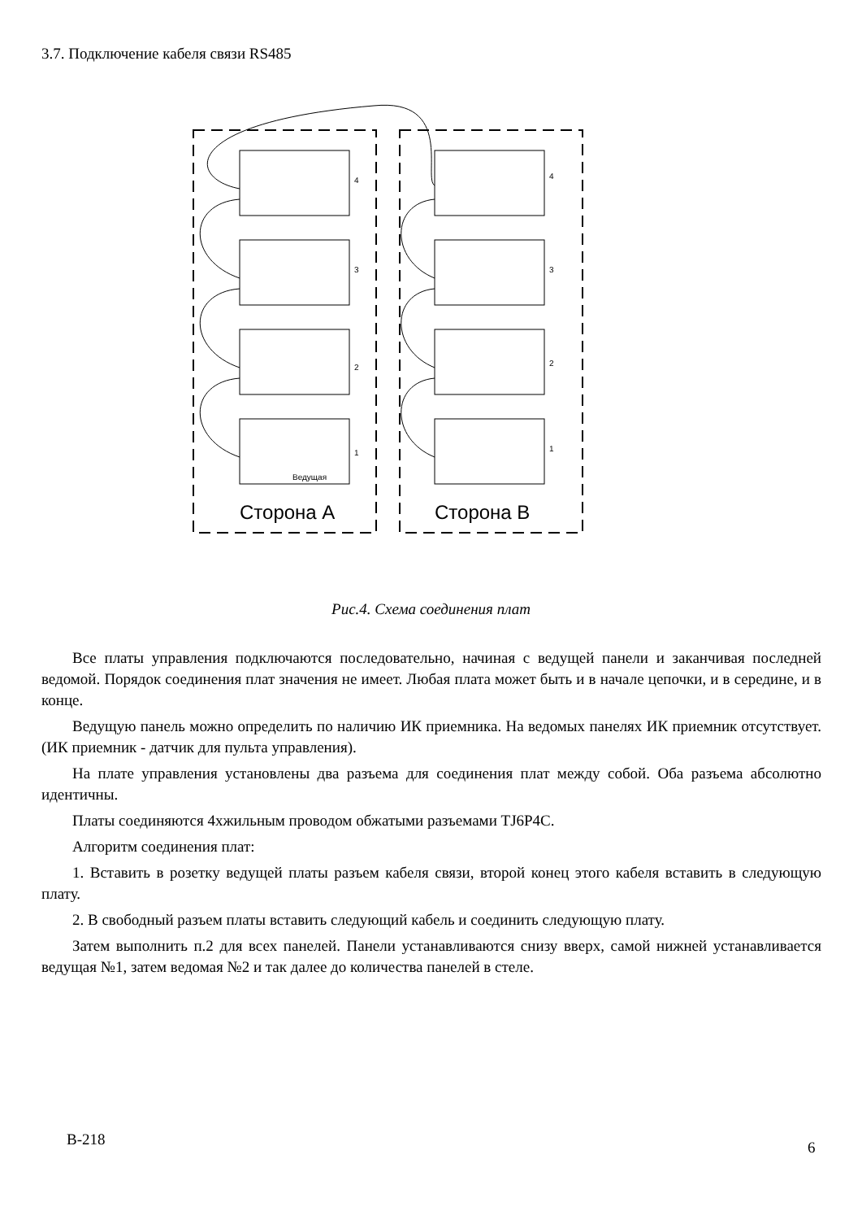3.7. Подключение кабеля связи RS485
4
3
2
1
4
3
2
1
Ведущая
Сторона А
Сторона В
Рис.4. Схема соединения плат
Все платы управления подключаются последовательно, начиная с ведущей панели и заканчивая последней ведомой. Порядок соединения плат значения не имеет. Любая плата может быть и в начале цепочки, и в середине, и в конце.
Ведущую панель можно определить по наличию ИК приемника. На ведомых панелях ИК приемник отсутствует. (ИК приемник - датчик для пульта управления).
На плате управления установлены два разъема для соединения плат между собой. Оба разъема абсолютно идентичны.
Платы соединяются 4хжильным проводом обжатыми разъемами TJ6P4C.
Алгоритм соединения плат:
1. Вставить в розетку ведущей платы разъем кабеля связи, второй конец этого кабеля вставить в следующую плату.
2. В свободный разъем платы вставить следующий кабель и соединить следующую плату.
Затем выполнить п.2 для всех панелей. Панели устанавливаются снизу вверх, самой нижней устанавливается ведущая №1, затем ведомая №2 и так далее до количества панелей в стеле.
B-218 6